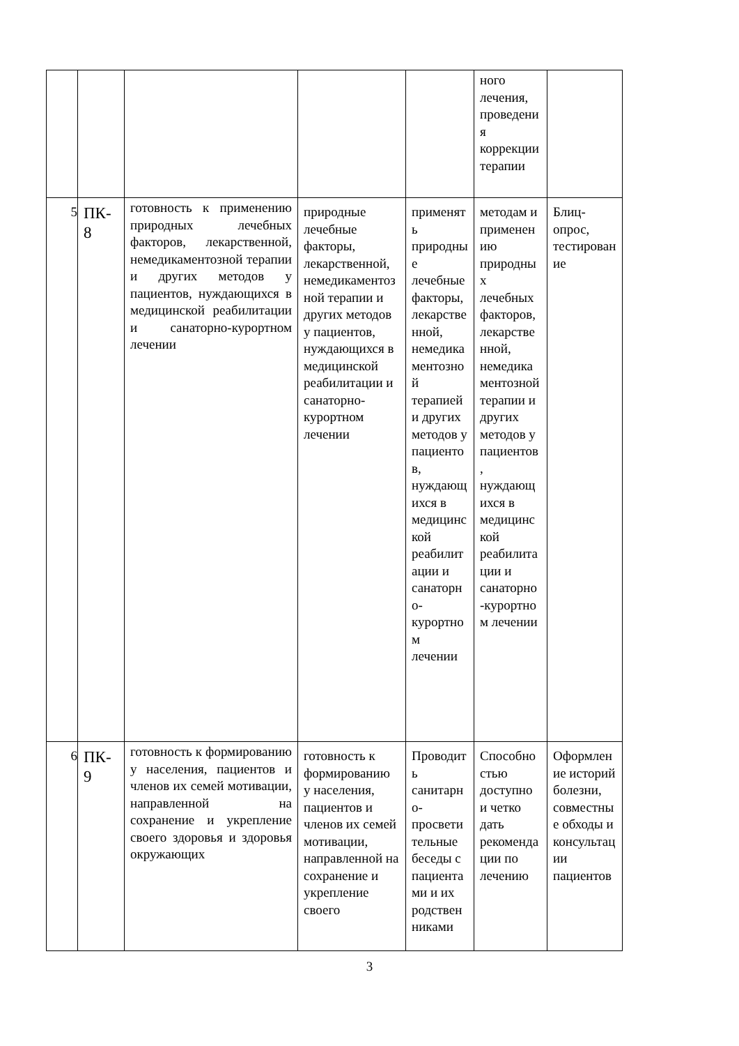| | | | | | ного лечения, проведения коррекции терапии | |
| 5 | ПК-8 | готовность к применению природных лечебных факторов, лекарственной, немедикаментозной терапии и других методов у пациентов, нуждающихся в медицинской реабилитации и санаторно-курортном лечении | природные лечебные факторы, лекарственной, немедикаментозной терапии и других методов у пациентов, нуждающихся в медицинской реабилитации и санаторно-курортном лечении | применять природные лечебные факторы, лекарственной, немедикаментозной терапией и других методов у пациентов, нуждающихся в медицинской реабилитации и санаторно-курортном лечении | методам и применению природных лечебных факторов, лекарственной, немедикаментозной терапии и других методов у пациентов, нуждающихся в медицинской реабилитации и санаторно-курортном лечении | Блиц-опрос, тестирование |
| 6 | ПК-9 | готовность к формированию у населения, пациентов и членов их семей мотивации, направленной на сохранение и укрепление своего здоровья и здоровья окружающих | готовность к формированию у населения, пациентов и членов их семей мотивации, направленной на сохранение и укрепление своего | Проводить санитарно-просветительные беседы с пациентами и их родственниками | Способностью доступно и четко дать рекомендации по лечению | Оформление историй болезни, совместные обходы и консультации пациентов |
3